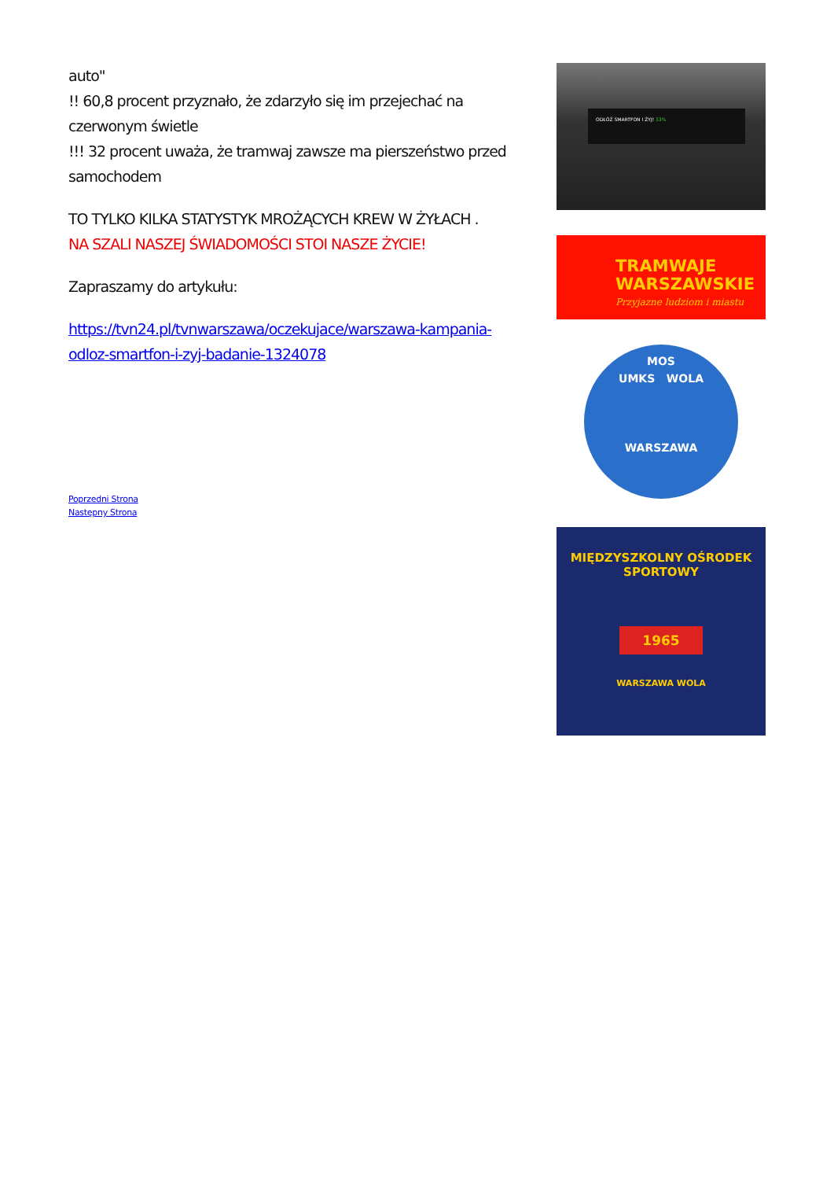auto"
!! 60,8 procent przyznało, że zdarzyło się im przejechać na czerwonym świetle
!!! 32 procent uważa, że tramwaj zawsze ma pierszeństwo przed samochodem
TO TYLKO KILKA STATYSTYK MROŻĄCYCH KREW W ŻYŁACH .
NA SZALI NASZEJ ŚWIADOMOŚCI STOI NASZE ŻYCIE!
Zapraszamy do artykułu:
https://tvn24.pl/tvnwarszawa/oczekujace/warszawa-kampania-odloz-smartfon-i-zyj-badanie-1324078
Poprzedni Strona
Następny Strona
ODŁÓŻ SMARTFON I ŻYJ! 33%
TRAMWAJE
WARSZAWSKIE
Przyjazne ludziom i miastu
MOS
UMKS WOLA
WARSZAWA
MIĘDZYSZKOLNY OŚRODEK SPORTOWY
1965
WARSZAWA WOLA